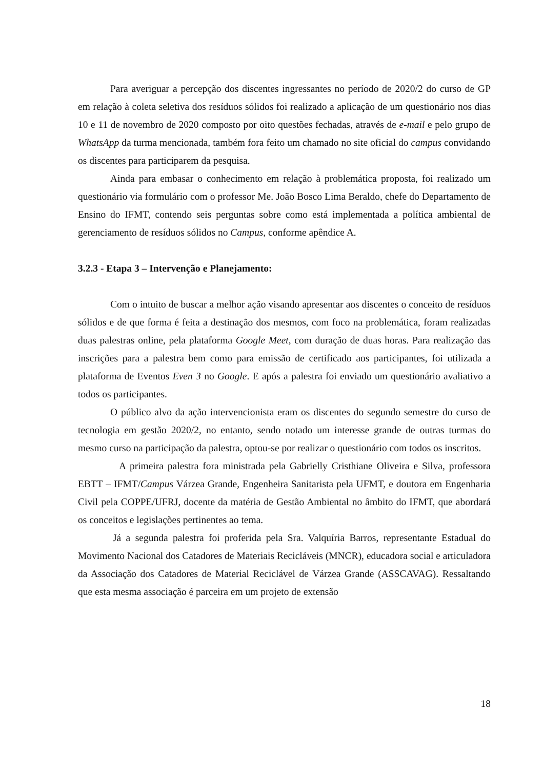Para averiguar a percepção dos discentes ingressantes no período de 2020/2 do curso de GP em relação à coleta seletiva dos resíduos sólidos foi realizado a aplicação de um questionário nos dias 10 e 11 de novembro de 2020 composto por oito questões fechadas, através de e-mail e pelo grupo de WhatsApp da turma mencionada, também fora feito um chamado no site oficial do campus convidando os discentes para participarem da pesquisa.
Ainda para embasar o conhecimento em relação à problemática proposta, foi realizado um questionário via formulário com o professor Me. João Bosco Lima Beraldo, chefe do Departamento de Ensino do IFMT, contendo seis perguntas sobre como está implementada a política ambiental de gerenciamento de resíduos sólidos no Campus, conforme apêndice A.
3.2.3 - Etapa 3 – Intervenção e Planejamento:
Com o intuito de buscar a melhor ação visando apresentar aos discentes o conceito de resíduos sólidos e de que forma é feita a destinação dos mesmos, com foco na problemática, foram realizadas duas palestras online, pela plataforma Google Meet, com duração de duas horas. Para realização das inscrições para a palestra bem como para emissão de certificado aos participantes, foi utilizada a plataforma de Eventos Even 3 no Google. E após a palestra foi enviado um questionário avaliativo a todos os participantes.
O público alvo da ação intervencionista eram os discentes do segundo semestre do curso de tecnologia em gestão 2020/2, no entanto, sendo notado um interesse grande de outras turmas do mesmo curso na participação da palestra, optou-se por realizar o questionário com todos os inscritos.
A primeira palestra fora ministrada pela Gabrielly Cristhiane Oliveira e Silva, professora EBTT – IFMT/Campus Várzea Grande, Engenheira Sanitarista pela UFMT, e doutora em Engenharia Civil pela COPPE/UFRJ, docente da matéria de Gestão Ambiental no âmbito do IFMT, que abordará os conceitos e legislações pertinentes ao tema.
Já a segunda palestra foi proferida pela Sra. Valquíria Barros, representante Estadual do Movimento Nacional dos Catadores de Materiais Recicláveis (MNCR), educadora social e articuladora da Associação dos Catadores de Material Reciclável de Várzea Grande (ASSCAVAG). Ressaltando que esta mesma associação é parceira em um projeto de extensão
18